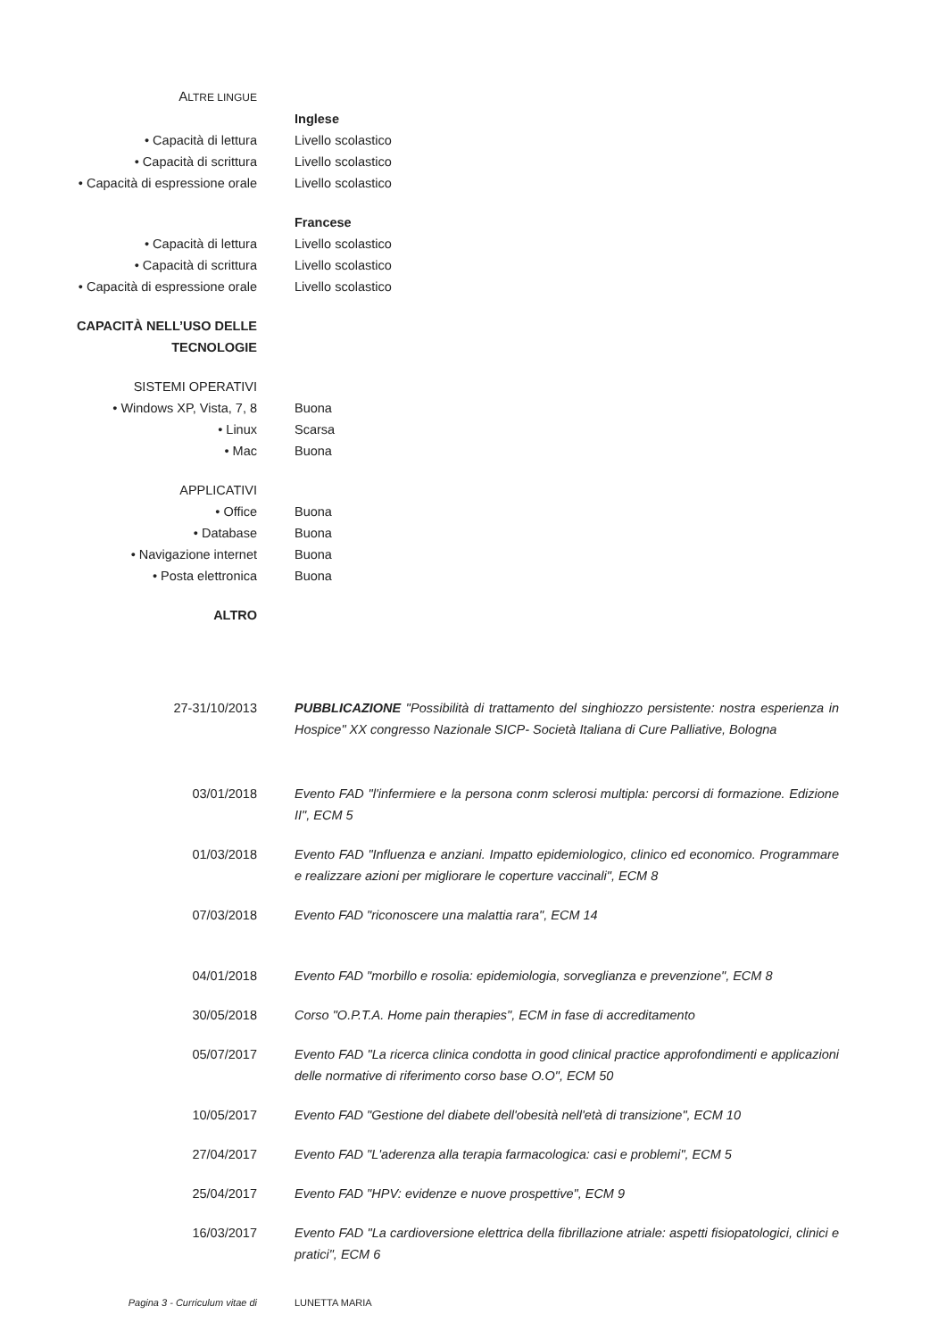ALTRE LINGUE
Inglese
• Capacità di lettura Livello scolastico
• Capacità di scrittura Livello scolastico
• Capacità di espressione orale Livello scolastico
Francese
• Capacità di lettura Livello scolastico
• Capacità di scrittura Livello scolastico
• Capacità di espressione orale Livello scolastico
CAPACITÀ NELL’USO DELLE
TECNOLOGIE
SISTEMI OPERATIVI
• Windows XP, Vista, 7, 8 Buona
• Linux Scarsa
• Mac Buona
APPLICATIVI
• Office Buona
• Database Buona
• Navigazione internet Buona
• Posta elettronica Buona
ALTRO
27-31/10/2013 PUBBLICAZIONE "Possibilità di trattamento del singhiozzo persistente: nostra esperienza in Hospice" XX congresso Nazionale SICP- Società Italiana di Cure Palliative, Bologna
03/01/2018 Evento FAD "l'infermiere e la persona conm sclerosi multipla: percorsi di formazione. Edizione II", ECM 5
01/03/2018 Evento FAD "Influenza e anziani. Impatto epidemiologico, clinico ed economico. Programmare e realizzare azioni per migliorare le coperture vaccinali", ECM 8
07/03/2018 Evento FAD "riconoscere una malattia rara", ECM 14
04/01/2018 Evento FAD "morbillo e rosolia: epidemiologia, sorveglianza e prevenzione", ECM 8
30/05/2018 Corso "O.P.T.A. Home pain therapies", ECM in fase di accreditamento
05/07/2017 Evento FAD "La ricerca clinica condotta in good clinical practice approfondimenti e applicazioni delle normative di riferimento corso base O.O", ECM 50
10/05/2017 Evento FAD "Gestione del diabete dell'obesità nell'età di transizione", ECM 10
27/04/2017 Evento FAD "L'aderenza alla terapia farmacologica: casi e problemi", ECM 5
25/04/2017 Evento FAD "HPV: evidenze e nuove prospettive", ECM 9
16/03/2017 Evento FAD "La cardioversione elettrica della fibrillazione atriale: aspetti fisiopatologici, clinici e pratici", ECM 6
Pagina 3 - Curriculum vitae di LUNETTA MARIA